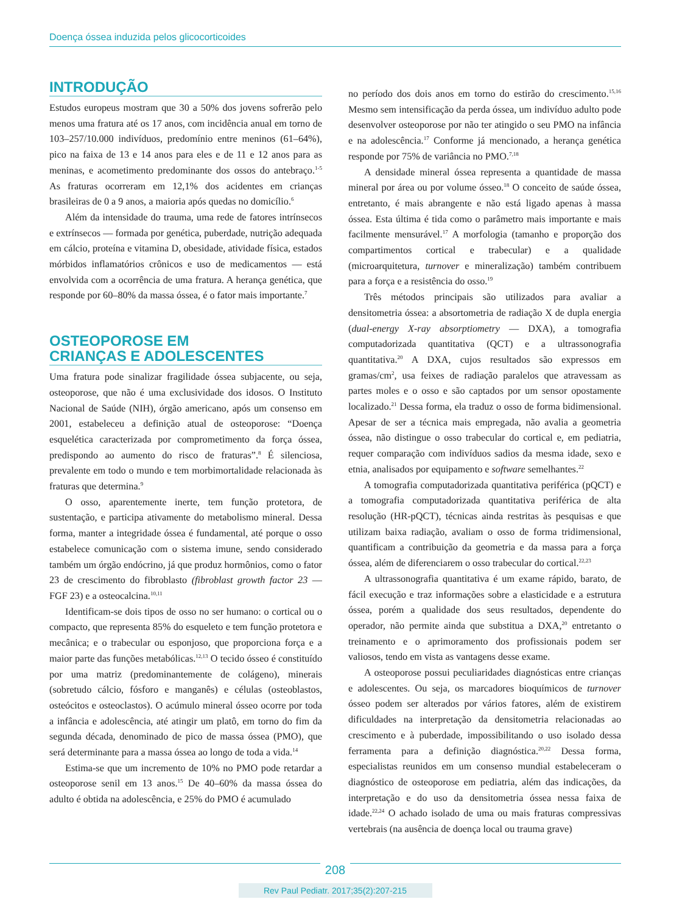Doença óssea induzida pelos glicocorticoides
INTRODUÇÃO
Estudos europeus mostram que 30 a 50% dos jovens sofrerão pelo menos uma fratura até os 17 anos, com incidência anual em torno de 103–257/10.000 indivíduos, predomínio entre meninos (61–64%), pico na faixa de 13 e 14 anos para eles e de 11 e 12 anos para as meninas, e acometimento predominante dos ossos do antebraço.<sup>1-5</sup> As fraturas ocorreram em 12,1% dos acidentes em crianças brasileiras de 0 a 9 anos, a maioria após quedas no domicílio.<sup>6</sup>
Além da intensidade do trauma, uma rede de fatores intrínsecos e extrínsecos — formada por genética, puberdade, nutrição adequada em cálcio, proteína e vitamina D, obesidade, atividade física, estados mórbidos inflamatórios crônicos e uso de medicamentos — está envolvida com a ocorrência de uma fratura. A herança genética, que responde por 60–80% da massa óssea, é o fator mais importante.<sup>7</sup>
OSTEOPOROSE EM
CRIANÇAS E ADOLESCENTES
Uma fratura pode sinalizar fragilidade óssea subjacente, ou seja, osteoporose, que não é uma exclusividade dos idosos. O Instituto Nacional de Saúde (NIH), órgão americano, após um consenso em 2001, estabeleceu a definição atual de osteoporose: “Doença esquelética caracterizada por comprometimento da força óssea, predispondo ao aumento do risco de fraturas”.<sup>8</sup> É silenciosa, prevalente em todo o mundo e tem morbimortalidade relacionada às fraturas que determina.<sup>9</sup>
O osso, aparentemente inerte, tem função protetora, de sustentação, e participa ativamente do metabolismo mineral. Dessa forma, manter a integridade óssea é fundamental, até porque o osso estabelece comunicação com o sistema imune, sendo considerado também um órgão endócrino, já que produz hormônios, como o fator 23 de crescimento do fibroblasto (fibroblast growth factor 23 — FGF 23) e a osteocalcina.<sup>10,11</sup>
Identificam-se dois tipos de osso no ser humano: o cortical ou o compacto, que representa 85% do esqueleto e tem função protetora e mecânica; e o trabecular ou esponjoso, que proporciona força e a maior parte das funções metabólicas.<sup>12,13</sup> O tecido ósseo é constituído por uma matriz (predominantemente de colágeno), minerais (sobretudo cálcio, fósforo e manganês) e células (osteoblastos, osteócitos e osteoclastos). O acúmulo mineral ósseo ocorre por toda a infância e adolescência, até atingir um platô, em torno do fim da segunda década, denominado de pico de massa óssea (PMO), que será determinante para a massa óssea ao longo de toda a vida.<sup>14</sup>
Estima-se que um incremento de 10% no PMO pode retardar a osteoporose senil em 13 anos.<sup>15</sup> De 40–60% da massa óssea do adulto é obtida na adolescência, e 25% do PMO é acumulado
no período dos dois anos em torno do estirão do crescimento.<sup>15,16</sup> Mesmo sem intensificação da perda óssea, um indivíduo adulto pode desenvolver osteoporose por não ter atingido o seu PMO na infância e na adolescência.<sup>17</sup> Conforme já mencionado, a herança genética responde por 75% de variância no PMO.<sup>7,18</sup>
A densidade mineral óssea representa a quantidade de massa mineral por área ou por volume ósseo.<sup>18</sup> O conceito de saúde óssea, entretanto, é mais abrangente e não está ligado apenas à massa óssea. Esta última é tida como o parâmetro mais importante e mais facilmente mensurável.<sup>17</sup> A morfologia (tamanho e proporção dos compartimentos cortical e trabecular) e a qualidade (microarquitetura, turnover e mineralização) também contribuem para a força e a resistência do osso.<sup>19</sup>
Três métodos principais são utilizados para avaliar a densitometria óssea: a absortometria de radiação X de dupla energia (dual-energy X-ray absorptiometry — DXA), a tomografia computadorizada quantitativa (QCT) e a ultrassonografia quantitativa.<sup>20</sup> A DXA, cujos resultados são expressos em gramas/cm<sup>2</sup>, usa feixes de radiação paralelos que atravessam as partes moles e o osso e são captados por um sensor opostamente localizado.<sup>21</sup> Dessa forma, ela traduz o osso de forma bidimensional. Apesar de ser a técnica mais empregada, não avalia a geometria óssea, não distingue o osso trabecular do cortical e, em pediatria, requer comparação com indivíduos sadios da mesma idade, sexo e etnia, analisados por equipamento e software semelhantes.<sup>22</sup>
A tomografia computadorizada quantitativa periférica (pQCT) e a tomografia computadorizada quantitativa periférica de alta resolução (HR-pQCT), técnicas ainda restritas às pesquisas e que utilizam baixa radiação, avaliam o osso de forma tridimensional, quantificam a contribuição da geometria e da massa para a força óssea, além de diferenciarem o osso trabecular do cortical.<sup>22,23</sup>
A ultrassonografia quantitativa é um exame rápido, barato, de fácil execução e traz informações sobre a elasticidade e a estrutura óssea, porém a qualidade dos seus resultados, dependente do operador, não permite ainda que substitua a DXA,<sup>20</sup> entretanto o treinamento e o aprimoramento dos profissionais podem ser valiosos, tendo em vista as vantagens desse exame.
A osteoporose possui peculiaridades diagnósticas entre crianças e adolescentes. Ou seja, os marcadores bioquímicos de turnover ósseo podem ser alterados por vários fatores, além de existirem dificuldades na interpretação da densitometria relacionadas ao crescimento e à puberdade, impossibilitando o uso isolado dessa ferramenta para a definição diagnóstica.<sup>20,22</sup> Dessa forma, especialistas reunidos em um consenso mundial estabeleceram o diagnóstico de osteoporose em pediatria, além das indicações, da interpretação e do uso da densitometria óssea nessa faixa de idade.<sup>22,24</sup> O achado isolado de uma ou mais fraturas compressivas vertebrais (na ausência de doença local ou trauma grave)
208
Rev Paul Pediatr. 2017;35(2):207-215